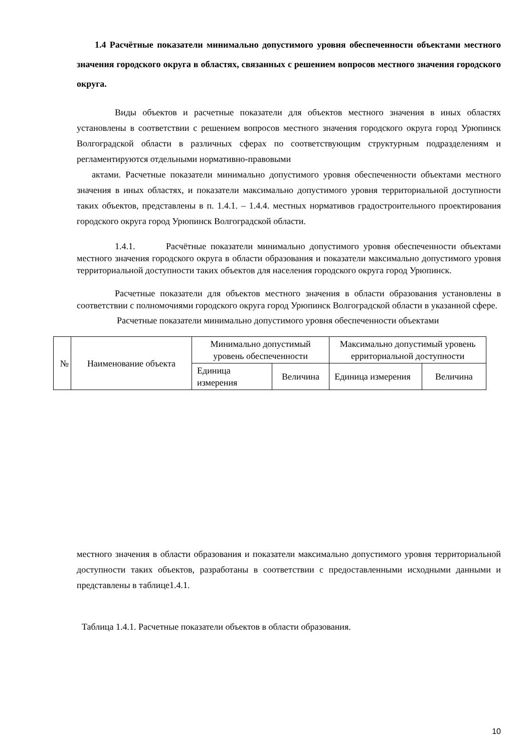1.4 Расчётные показатели минимально допустимого уровня обеспеченности объектами местного значения городского округа в областях, связанных с решением вопросов местного значения городского округа.
Виды объектов и расчетные показатели для объектов местного значения в иных областях установлены в соответствии с решением вопросов местного значения городского округа город Урюпинск Волгоградской области в различных сферах по соответствующим структурным подразделениям и регламентируются отдельными нормативно-правовыми
актами. Расчетные показатели минимально допустимого уровня обеспеченности объектами местного значения в иных областях, и показатели максимально допустимого уровня территориальной доступности таких объектов, представлены в п. 1.4.1. – 1.4.4. местных нормативов градостроительного проектирования городского округа город Урюпинск Волгоградской области.
1.4.1. Расчётные показатели минимально допустимого уровня обеспеченности объектами местного значения городского округа в области образования и показатели максимально допустимого уровня территориальной доступности таких объектов для населения городского округа город Урюпинск.
Расчетные показатели для объектов местного значения в области образования установлены в соответствии с полномочиями городского округа город Урюпинск Волгоградской области в указанной сфере.
Расчетные показатели минимально допустимого уровня обеспеченности объектами
| № | Наименование объекта | Минимально допустимый уровень обеспеченности | | Максимально допустимый уровень ерриториальной доступности | |
| --- | --- | --- | --- | --- | --- |
| | | Единица измерения | Величина | Единица измерения | Величина |
местного значения в области образования и показатели максимально допустимого уровня территориальной доступности таких объектов, разработаны в соответствии с предоставленными исходными данными и представлены в таблице1.4.1.
Таблица 1.4.1. Расчетные показатели объектов в области образования.
10